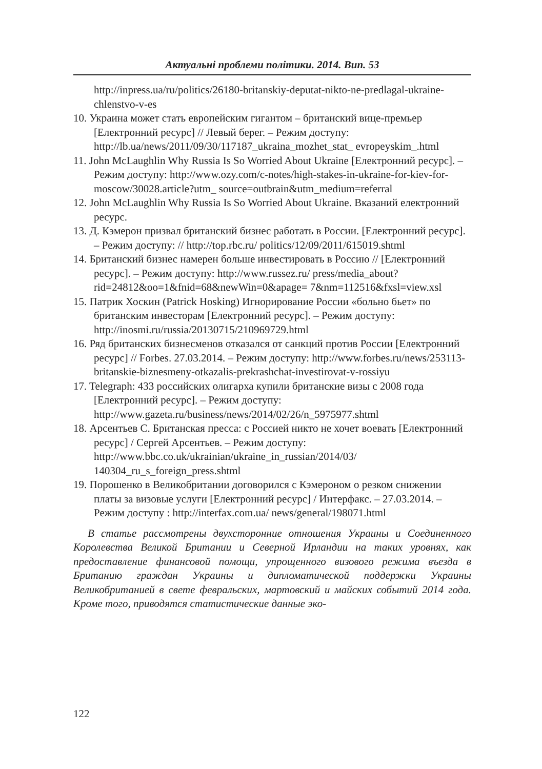Актуальні проблеми політики. 2014. Вип. 53
http://inpress.ua/ru/politics/26180-britanskiy-deputat-nikto-ne-predlagal-ukraine-chlenstvo-v-es
10. Украина может стать европейским гигантом – британский вице-премьер [Електронний ресурс] // Левый берег. – Режим доступу: http://lb.ua/news/2011/09/30/117187_ukraina_mozhet_stat_ evropeyskim_.html
11. John McLaughlin Why Russia Is So Worried About Ukraine [Електронний ресурс]. – Режим доступу: http://www.ozy.com/c-notes/high-stakes-in-ukraine-for-kiev-for-moscow/30028.article?utm_ source=outbrain&utm_medium=referral
12. John McLaughlin Why Russia Is So Worried About Ukraine. Вказаний електронний ресурс.
13. Д. Кэмерон призвал британский бизнес работать в России. [Електронний ресурс]. – Режим доступу: // http://top.rbc.ru/ politics/12/09/2011/615019.shtml
14. Британский бизнес намерен больше инвестировать в Россию // [Електронний ресурс]. – Режим доступу: http://www.russez.ru/ press/media_about?rid=24812&oo=1&fnid=68&newWin=0&apage= 7&nm=112516&fxsl=view.xsl
15. Патрик Хоскин (Patrick Hosking) Игнорирование России «больно бьет» по британским инвесторам [Електронний ресурс]. – Режим доступу: http://inosmi.ru/russia/20130715/210969729.html
16. Ряд британских бизнесменов отказался от санкций против России [Електронний ресурс] // Forbes. 27.03.2014. – Режим доступу: http://www.forbes.ru/news/253113-britanskie-biznesmeny-otkazalis-prekrashchat-investirovat-v-rossiyu
17. Telegraph: 433 российских олигарха купили британские визы с 2008 года [Електронний ресурс]. – Режим доступу: http://www.gazeta.ru/business/news/2014/02/26/n_5975977.shtml
18. Арсентьев С. Британская пресса: с Россией никто не хочет воевать [Електронний ресурс] / Сергей Арсентьев. – Режим доступу: http://www.bbc.co.uk/ukrainian/ukraine_in_russian/2014/03/ 140304_ru_s_foreign_press.shtml
19. Порошенко в Великобритании договорился с Кэмероном о резком снижении платы за визовые услуги [Електронний ресурс] / Интерфакс. – 27.03.2014. – Режим доступу : http://interfax.com.ua/ news/general/198071.html
В статье рассмотрены двухсторонние отношения Украины и Соединенного Королевства Великой Британии и Северной Ирландии на таких уровнях, как предоставление финансовой помощи, упрощенного визового режима въезда в Британию граждан Украины и дипломатической поддержки Украины Великобританией в свете февральских, мартовский и майских событий 2014 года. Кроме того, приводятся статистические данные эко-
122